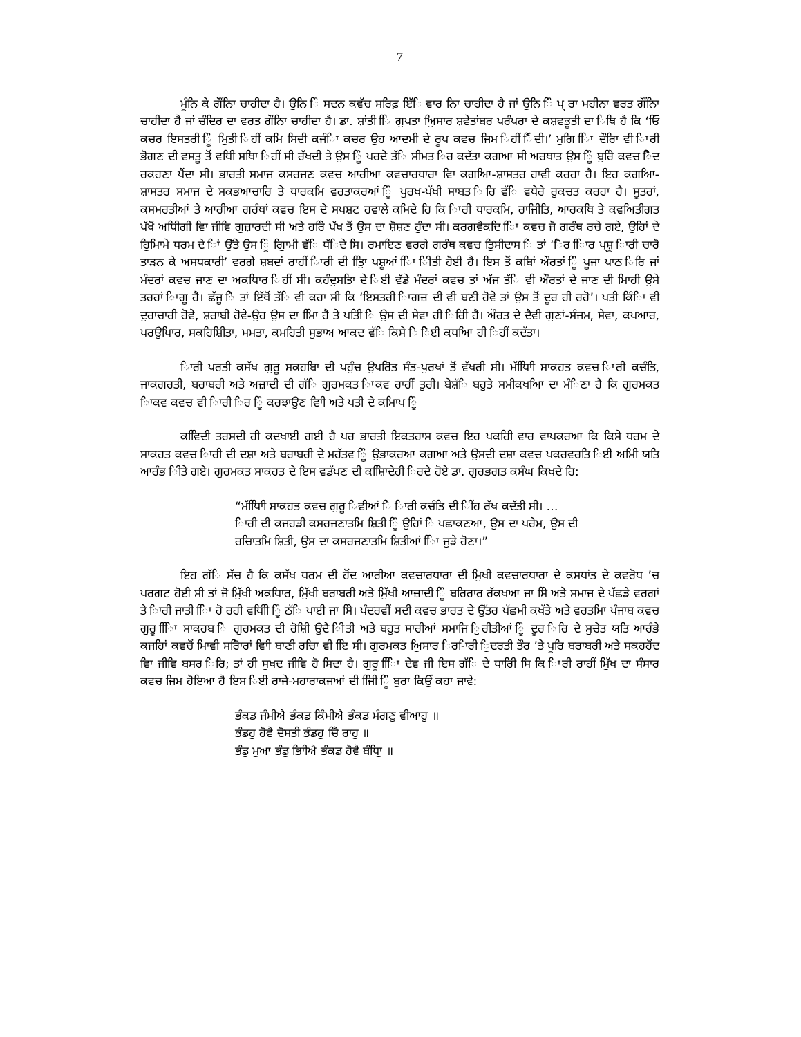7
ਮੂੰਨਿ ਕੇ ਗੌਂਨਿਾ ਚਾਹੀਦਾ ਹੈ। ਉਨਿ ਿੰ ਸਦਨ ਕਵੱਚ ਸਰਿਫ਼ ਇੱਿ ਵਾਰ ਨਿਾ ਚਾਹੀਦਾ ਹੈ ਜਾਂ ਉਨਿ ਿੰ ਪ੍ ਰਾ ਮਹੀਨਾ ਵਰਤ ਗੌਂਨਿਾ ਚਾਹੀਦਾ ਹੈ ਜਾਂ ਚੰਦਿਰ ਦਾ ਵਰਤ ਗੌਂਨਿਾ ਚਾਹੀਦਾ ਹੈ। ਡਾ. ਸ਼ਾਂਤੀ ਿਿ ਗੁਪਤਾ ਅਿੁਸਾਰ ਸ਼ਵੇਤਾਂਬਰ ਪਰੰਪਰਾ ਦੇ ਕਸ਼ਵਭੂਤੀ ਦਾ ਿਥਿ ਹੈ ਕਿ ‘ਓਿ ਕਚਰ ਇਸਤਰੀ ਿੂੰ ਮੁਿਤੀ ਿਹੀਂ ਕਮਿ ਸਿਦੀ ਕਜੰਿਾ ਕਚਰ ਉਹ ਆਦਮੀ ਦੇ ਰੂਪ ਕਵਚ ਜਿਮ ਿਹੀਂ ਿੈਂਦੀ।’ ਮੁਗਿ ਿਾਿ ਦੌਰਾਿ ਵੀ ਿਾਰੀ ਭੋਗਣ ਦੀ ਵਸਤੂ ਤੋਂ ਵਧੀਿ ਸਥਾਿ ਿਹੀਂ ਸੀ ਰੱਖਦੀ ਤੇ ਉਸ ਿੂੰ ਪਰਦੇ ਤੱਿ ਸੀਮਤ ਿਰ ਕਦੱਤਾ ਕਗਆ ਸੀ ਅਰਥਾਤ ਉਸ ਿੂੰ ਬੁਰਿੇ ਕਵਚ ਿੈਦ ਰਕਹਣਾ ਪੈਂਦਾ ਸੀ। ਭਾਰਤੀ ਸਮਾਜ ਕਸਰਜਣ ਕਵਚ ਆਰੀਆ ਕਵਚਾਰਧਾਰਾ ਵਾਿ ਕਗਆਿ-ਸ਼ਾਸਤਰ ਹਾਵੀ ਕਰਹਾ ਹੈ। ਇਹ ਕਗਆਿ-ਸ਼ਾਸਤਰ ਸਮਾਜ ਦੇ ਸਕਭਆਚਾਰਿ ਤੇ ਧਾਰਕਮਿ ਵਰਤਾਕਰਆਂ ਿੂੰ ਪੁਰਖ-ਪੱਖੀ ਸਾਬਤ ਿਰਿ ਵੱਿ ਵਧੇਰੇ ਰੁਕਚਤ ਕਰਹਾ ਹੈ। ਸੂਤਰਾਂ, ਕਸਮਰਤੀਆਂ ਤੇ ਆਰੀਆ ਗਰੰਥਾਂ ਕਵਚ ਇਸ ਦੇ ਸਪਸ਼ਟ ਹਵਾਲੇ ਕਮਿਦੇ ਹਿ ਕਿ ਿਾਰੀ ਧਾਰਕਮਿ, ਰਾਜਿੀਤਿ, ਆਰਕਥਿ ਤੇ ਕਵਅਿਤੀਗਤ ਪੱਖੋਂ ਅਧੀਿਗੀ ਵਾਿ ਜੀਵਿ ਗੁਜ਼ਾਰਦੀ ਸੀ ਅਤੇ ਹਰੇਿ ਪੱਖ ਤੋਂ ਉਸ ਦਾ ਸ਼ੋਸ਼ਣ ਹੁੰਦਾ ਸੀ। ਕਰਗਵੈਕਦਿ ਿਾਿ ਕਵਚ ਜੋ ਗਰੰਥ ਰਚੇ ਗਏ, ਉਹਿਾਂ ਦੇ ਹੁਿਮਿਾਮੇ ਧਰਮ ਦੇ ਿਾਂ ਉੱਤੇ ਉਸ ਿੂੰ ਗੁਿਾਮੀ ਵੱਿ ਧੱਿਦੇ ਸਿ। ਰਮਾਇਣ ਵਰਗੇ ਗਰੰਥ ਕਵਚ ਤੁਿਸੀਦਾਸ ਿੇ ਤਾਂ ‘ਿੋਰ ਿਿਾਰ ਪ੍ਸ਼ੂ ਿਾਰੀ ਚਾਰੋ ਤਾੜਨ ਕੇ ਅਸਧਕਾਰੀ’ ਵਰਗੇ ਸ਼ਬਦਾਂ ਰਾਹੀਂ ਿਾਰੀ ਦੀ ਤੁਿਿਾ ਪਸ਼ੂਆਂ ਿਾਿ ਿੀਤੀ ਹੋਈ ਹੈ। ਇਸ ਤੋਂ ਕਬਿਾਂ ਔਰਤਾਂ ਿੂੰ ਪੂਜਾ ਪਾਠ ਿਰਿ ਜਾਂ ਮੰਦਰਾਂ ਕਵਚ ਜਾਣ ਦਾ ਅਕਧਿਾਰ ਿਹੀਂ ਸੀ। ਕਹੰਦੁਸਤਾਿ ਦੇ ਿਈ ਵੱਡੇ ਮੰਦਰਾਂ ਕਵਚ ਤਾਂ ਅੱਜ ਤੱਿ ਵੀ ਔਰਤਾਂ ਦੇ ਜਾਣ ਦੀ ਮਿਾਹੀ ਉਸੇ ਤਰਹਾਂ ਿਾਗੂ ਹੈ। ਛੱਜੂ ਿੇ ਤਾਂ ਇੱਥੋਂ ਤੱਿ ਵੀ ਕਹਾ ਸੀ ਕਿ ‘ਇਸਤਰੀ ਿਾਗਜ਼ ਦੀ ਵੀ ਬਣੀ ਹੋਵੇ ਤਾਂ ਉਸ ਤੋਂ ਦੂਰ ਹੀ ਰਹੋ’। ਪਤੀ ਕਿੰਿਾ ਵੀ ਦੁਰਾਚਾਰੀ ਹੋਵੇ, ਸ਼ਰਾਬੀ ਹੋਵੇ-ਉਹ ਉਸ ਦਾ ਮਾਿਿ ਹੈ ਤੇ ਪਤਿੀ ਿੇ ਉਸ ਦੀ ਸੇਵਾ ਹੀ ਿਰਿੀ ਹੈ। ਔਰਤ ਦੇ ਦੈਵੀ ਗੁਣਾਂ-ਸੰਜਮ, ਸੇਵਾ, ਕਪਆਰ, ਪਰਉਪਿਾਰ, ਸਕਹਿਸ਼ੀਿਤਾ, ਮਮਤਾ, ਕਮਹਿਤੀ ਸੁਭਾਅ ਆਕਦ ਵੱਿ ਕਿਸੇ ਿੇ ਿੋਈ ਕਧਆਿ ਹੀ ਿਹੀਂ ਕਦੱਤਾ।
ਿਾਰੀ ਪਰਤੀ ਕਸੱਖ ਗੁਰੂ ਸਕਹਬਾਿ ਦੀ ਪਹੁੰਚ ਉਪਰੋਿਤ ਸੰਤ-ਪੁਰਖਾਂ ਤੋਂ ਵੱਖਰੀ ਸੀ। ਮੱਧਿਾਿੀ ਸਾਕਹਤ ਕਵਚ ਿਾਰੀ ਕਚੰਤਿ, ਜਾਕਗਰਤੀ, ਬਰਾਬਰੀ ਅਤੇ ਅਜ਼ਾਦੀ ਦੀ ਗੱਿ ਗੁਰਮਕਤ ਿਾਕਵ ਰਾਹੀਂ ਤੁਰੀ। ਬੇਸ਼ੱਿ ਬਹੁਤੇ ਸਮੀਕਖਆਿ ਦਾ ਮੰਿਣਾ ਹੈ ਕਿ ਗੁਰਮਕਤ ਿਾਕਵ ਕਵਚ ਵੀ ਿਾਰੀ ਿਰ ਿੂੰ ਕਰਝਾਉਣ ਵਾਿੀ ਅਤੇ ਪਤੀ ਦੇ ਕਮਿਾਪ ਿੂੰ
ਕਵਿਿਦੀ ਤਰਸਦੀ ਹੀ ਕਦਖਾਈ ਗਈ ਹੈ ਪਰ ਭਾਰਤੀ ਇਕਤਹਾਸ ਕਵਚ ਇਹ ਪਕਹਿੀ ਵਾਰ ਵਾਪਕਰਆ ਕਿ ਕਿਸੇ ਧਰਮ ਦੇ ਸਾਕਹਤ ਕਵਚ ਿਾਰੀ ਦੀ ਦਸ਼ਾ ਅਤੇ ਬਰਾਬਰੀ ਦੇ ਮਹੱਤਵ ਿੂੰ ਉਭਾਕਰਆ ਕਗਆ ਅਤੇ ਉਸਦੀ ਦਸ਼ਾ ਕਵਚ ਪਕਰਵਰਤਿ ਿਈ ਅਮਿੀ ਯਤਿ ਆਰੰਭ ਿੀਤੇ ਗਏ। ਗੁਰਮਕਤ ਸਾਕਹਤ ਦੇ ਇਸ ਵਡੱਪਣ ਦੀ ਕਸ਼ਿਾਿਦੇਹੀ ਿਰਦੇ ਹੋਏ ਡਾ. ਗੁਰਭਗਤ ਕਸੰਘ ਕਿਖਦੇ ਹਿ:
“ਮੱਧਿਾਿੀ ਸਾਕਹਤ ਕਵਚ ਗੁਰੂ ਿਵੀਆਂ ਿੇ ਿਾਰੀ ਕਚੰਤਿ ਦੀ ਿੀਂਹ ਰੱਖ ਕਦੱਤੀ ਸੀ। … ਿਾਰੀ ਦੀ ਕਜਹੜੀ ਕਸਰਜਣਾਤਮਿ ਸ਼ਿਤੀ ਿੂੰ ਉਹਿਾਂ ਿੇ ਪਛਾਕਣਆ, ਉਸ ਦਾ ਪਰੇਮ, ਉਸ ਦੀ ਰਚਿਾਤਮਿ ਸ਼ਿਤੀ, ਉਸ ਦਾ ਕਸਰਜਣਾਤਮਿ ਸ਼ਿਤੀਆਂ ਿਾਿ ਜੁੜੇ ਹੋਣਾ।”
ਇਹ ਗੱਿ ਸੱਚ ਹੈ ਕਿ ਕਸੱਖ ਧਰਮ ਦੀ ਹੋਂਦ ਆਰੀਆ ਕਵਚਾਰਧਾਰਾ ਦੀ ਮਿੁਖੀ ਕਵਚਾਰਧਾਰਾ ਦੇ ਕਸਧਾਂਤ ਦੇ ਕਵਰੋਧ ’ਚ ਪਰਗਟ ਹੋਈ ਸੀ ਤਾਂ ਜੋ ਮਿੁੱਖੀ ਅਕਧਿਾਰ, ਮਿੁੱਖੀ ਬਰਾਬਰੀ ਅਤੇ ਮਿੁੱਖੀ ਆਜ਼ਾਦੀ ਿੂੰ ਬਰਿਰਾਰ ਰੱਕਖਆ ਜਾ ਸਿੇ ਅਤੇ ਸਮਾਜ ਦੇ ਪੱਛੜੇ ਵਰਗਾਂ ਤੇ ਿਾਰੀ ਜਾਤੀ ਿਾਿ ਹੋ ਰਹੀ ਵਧੀਿੀ ਿੂੰ ਠੱਿ ਪਾਈ ਜਾ ਸਿੇ। ਪੰਦਰਵੀਂ ਸਦੀ ਕਵਚ ਭਾਰਤ ਦੇ ਉੱਤਰ ਪੱਛਮੀ ਕਖੱਤੇ ਅਤੇ ਵਰਤਮਾਿ ਪੰਜਾਬ ਕਵਚ ਗੁਰੂ ਿਾਿਿ ਸਾਕਹਬ ਿੇ ਗੁਰਮਕਤ ਦੀ ਰੋਸ਼ਿੀ ਉਦੈ ਿੀਤੀ ਅਤੇ ਬਹੁਤ ਸਾਰੀਆਂ ਸਮਾਜਿ ਿੁਰੀਤੀਆਂ ਿੂੰ ਦੂਰ ਿਰਿ ਦੇ ਸੁਚੇਤ ਯਤਿ ਆਰੰਭੇ ਕਜਹਿਾਂ ਕਵਚੋਂ ਮਾਿਵੀ ਸਰੋਿਾਰਾਂ ਵਾਿੀ ਬਾਣੀ ਰਚਿਾ ਵੀ ਇਿ ਸੀ। ਗੁਰਮਕਤ ਅਿੁਸਾਰ ਿਰ-ਿਾਰੀ ਿੁਦਰਤੀ ਤੌਰ ’ਤੇ ਪੂਰਿ ਬਰਾਬਰੀ ਅਤੇ ਸਕਹਹੋਂਦ ਵਾਿ ਜੀਵਿ ਬਸਰ ਿਰਿ; ਤਾਂ ਹੀ ਸੁਖਦ ਜੀਵਿ ਹੋ ਸਿਦਾ ਹੈ। ਗੁਰੂ ਿਾਿਿ ਦੇਵ ਜੀ ਇਸ ਗੱਿ ਦੇ ਧਾਰਿੀ ਸਿ ਕਿ ਿਾਰੀ ਰਾਹੀਂ ਮਿੁੱਖ ਦਾ ਸੰਸਾਰ ਕਵਚ ਜਿਮ ਹੋਇਆ ਹੈ ਇਸ ਿਈ ਰਾਜੇ-ਮਹਾਰਾਕਜਆਂ ਦੀ ਜਿਿੀ ਿੂੰ ਬੁਰਾ ਕਿਉਂ ਕਹਾ ਜਾਵੇ:
ਭੰਕਡ ਜੰਮੀਐ ਭੰਕਡ ਕਿੰਮੀਐ ਭੰਕਡ ਮੰਗਣੁ ਵੀਆਹੁ ॥
ਭੰਡਹੁ ਹੋਵੈ ਦੋਸਤੀ ਭੰਡਹੁ ਚੈਿੈ ਰਾਹੁ ॥
ਭੰਡੁ ਮੁਆ ਭੰਡੁ ਭਾਿੀਐ ਭੰਕਡ ਹੋਵੈ ਬੰਧਾਿੁ ॥